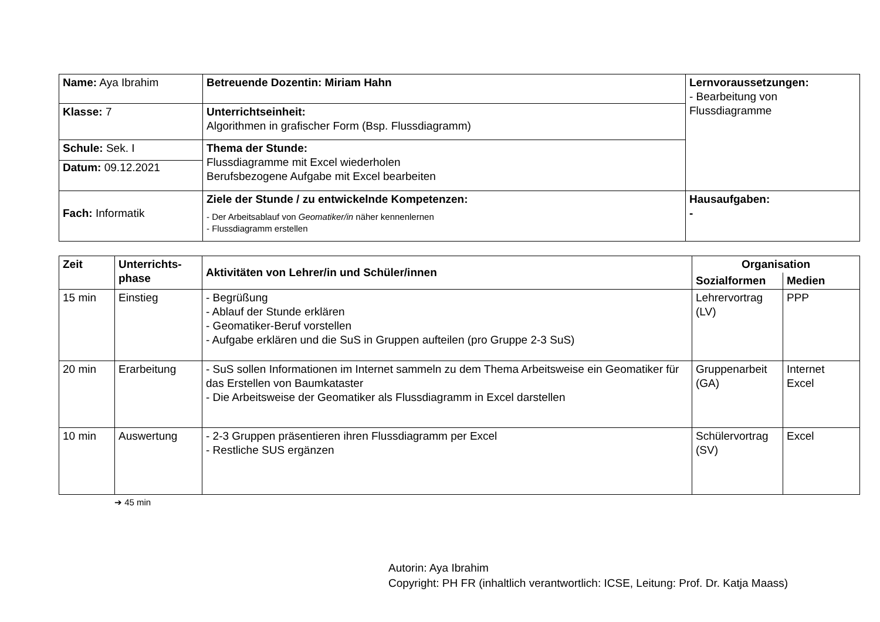| Name: Aya Ibrahim | Betreuende Dozentin: Miriam Hahn | Lernvoraussetzungen: - Bearbeitung von Flussdiagramme |
| Klasse: 7 | Unterrichtseinheit: Algorithmen in grafischer Form (Bsp. Flussdiagramm) | |
| Schule: Sek. I Datum: 09.12.2021 | Thema der Stunde: Flussdiagramme mit Excel wiederholen Berufsbezogene Aufgabe mit Excel bearbeiten | |
| Fach: Informatik | Ziele der Stunde / zu entwickelnde Kompetenzen: - Der Arbeitsablauf von Geomatiker/in näher kennenlernen - Flussdiagramm erstellen | Hausaufgaben: - |
| Zeit | Unterrichts- phase | Aktivitäten von Lehrer/in und Schüler/innen | Organisation | |
| --- | --- | --- | --- | --- |
| | | | Sozialformen | Medien |
| 15 min | Einstieg | - Begrüßung - Ablauf der Stunde erklären - Geomatiker-Beruf vorstellen - Aufgabe erklären und die SuS in Gruppen aufteilen (pro Gruppe 2-3 SuS) | Lehrervortrag (LV) | PPP |
| 20 min | Erarbeitung | - SuS sollen Informationen im Internet sammeln zu dem Thema Arbeitsweise ein Geomatiker für das Erstellen von Baumkataster - Die Arbeitsweise der Geomatiker als Flussdiagramm in Excel darstellen | Gruppenarbeit (GA) | Internet Excel |
| 10 min | Auswertung | - 2-3 Gruppen präsentieren ihren Flussdiagramm per Excel - Restliche SUS ergänzen | Schülervortrag (SV) | Excel |
➔ 45 min
Autorin: Aya Ibrahim
Copyright: PH FR (inhaltlich verantwortlich: ICSE, Leitung: Prof. Dr. Katja Maass)